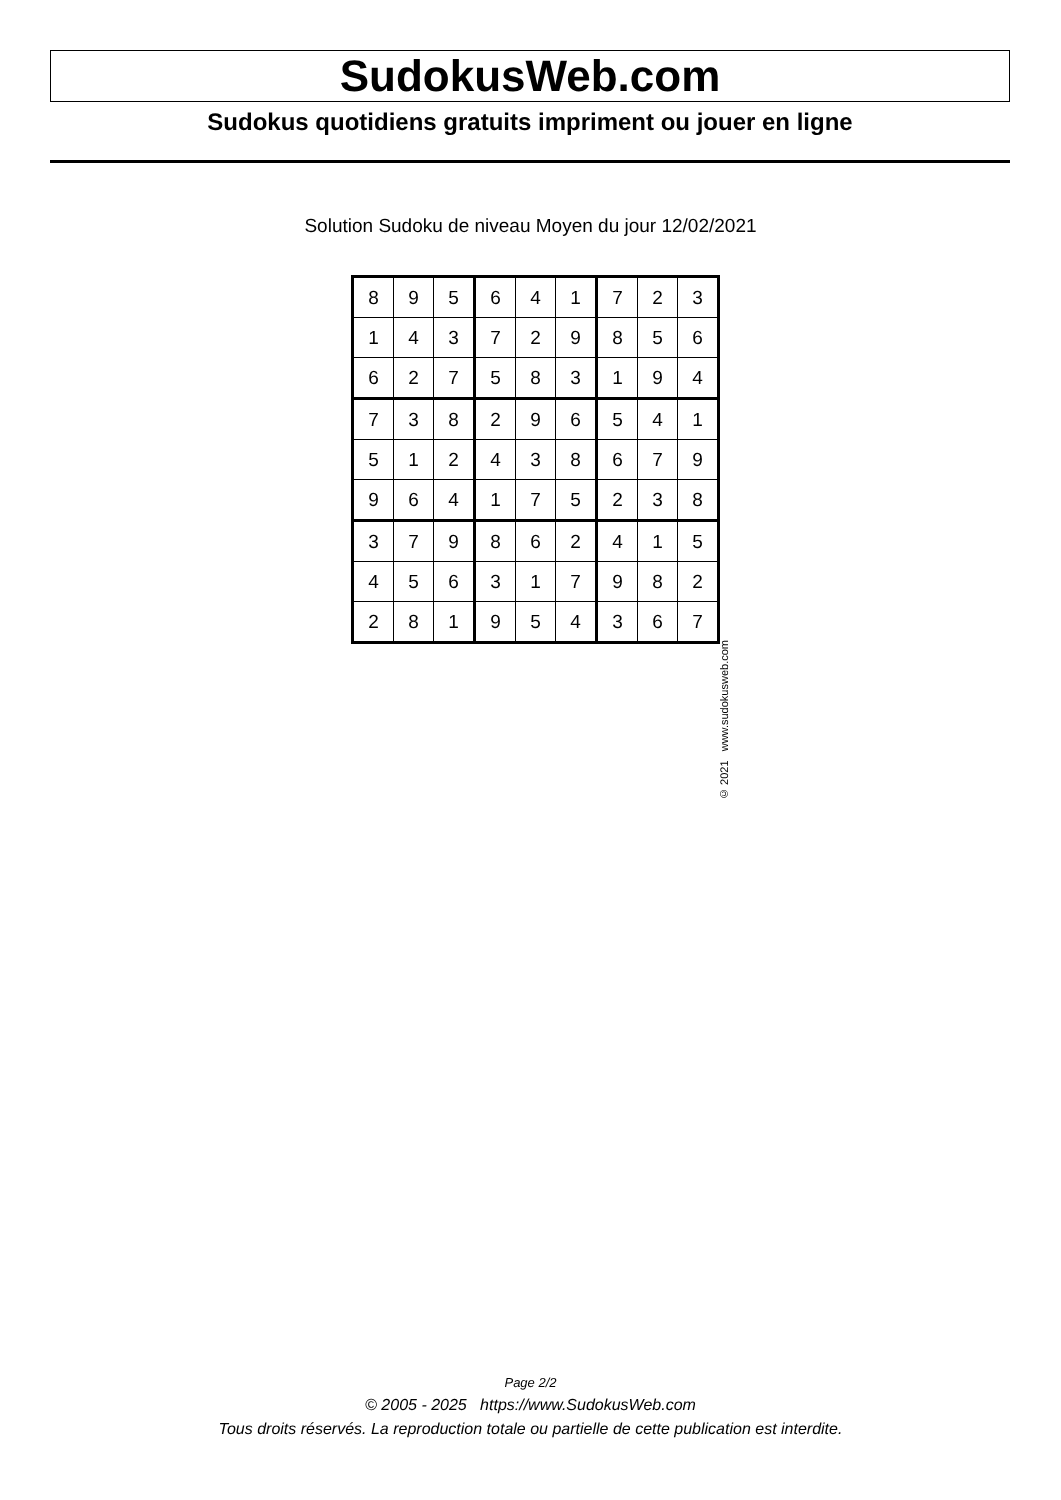SudokusWeb.com
Sudokus quotidiens gratuits impriment ou jouer en ligne
Solution Sudoku de niveau Moyen du jour 12/02/2021
| 8 | 9 | 5 | 6 | 4 | 1 | 7 | 2 | 3 |
| 1 | 4 | 3 | 7 | 2 | 9 | 8 | 5 | 6 |
| 6 | 2 | 7 | 5 | 8 | 3 | 1 | 9 | 4 |
| 7 | 3 | 8 | 2 | 9 | 6 | 5 | 4 | 1 |
| 5 | 1 | 2 | 4 | 3 | 8 | 6 | 7 | 9 |
| 9 | 6 | 4 | 1 | 7 | 5 | 2 | 3 | 8 |
| 3 | 7 | 9 | 8 | 6 | 2 | 4 | 1 | 5 |
| 4 | 5 | 6 | 3 | 1 | 7 | 9 | 8 | 2 |
| 2 | 8 | 1 | 9 | 5 | 4 | 3 | 6 | 7 |
© 2021 www.sudokusweb.com
Page 2/2
© 2005 - 2025 https://www.SudokusWeb.com
Tous droits réservés. La reproduction totale ou partielle de cette publication est interdite.